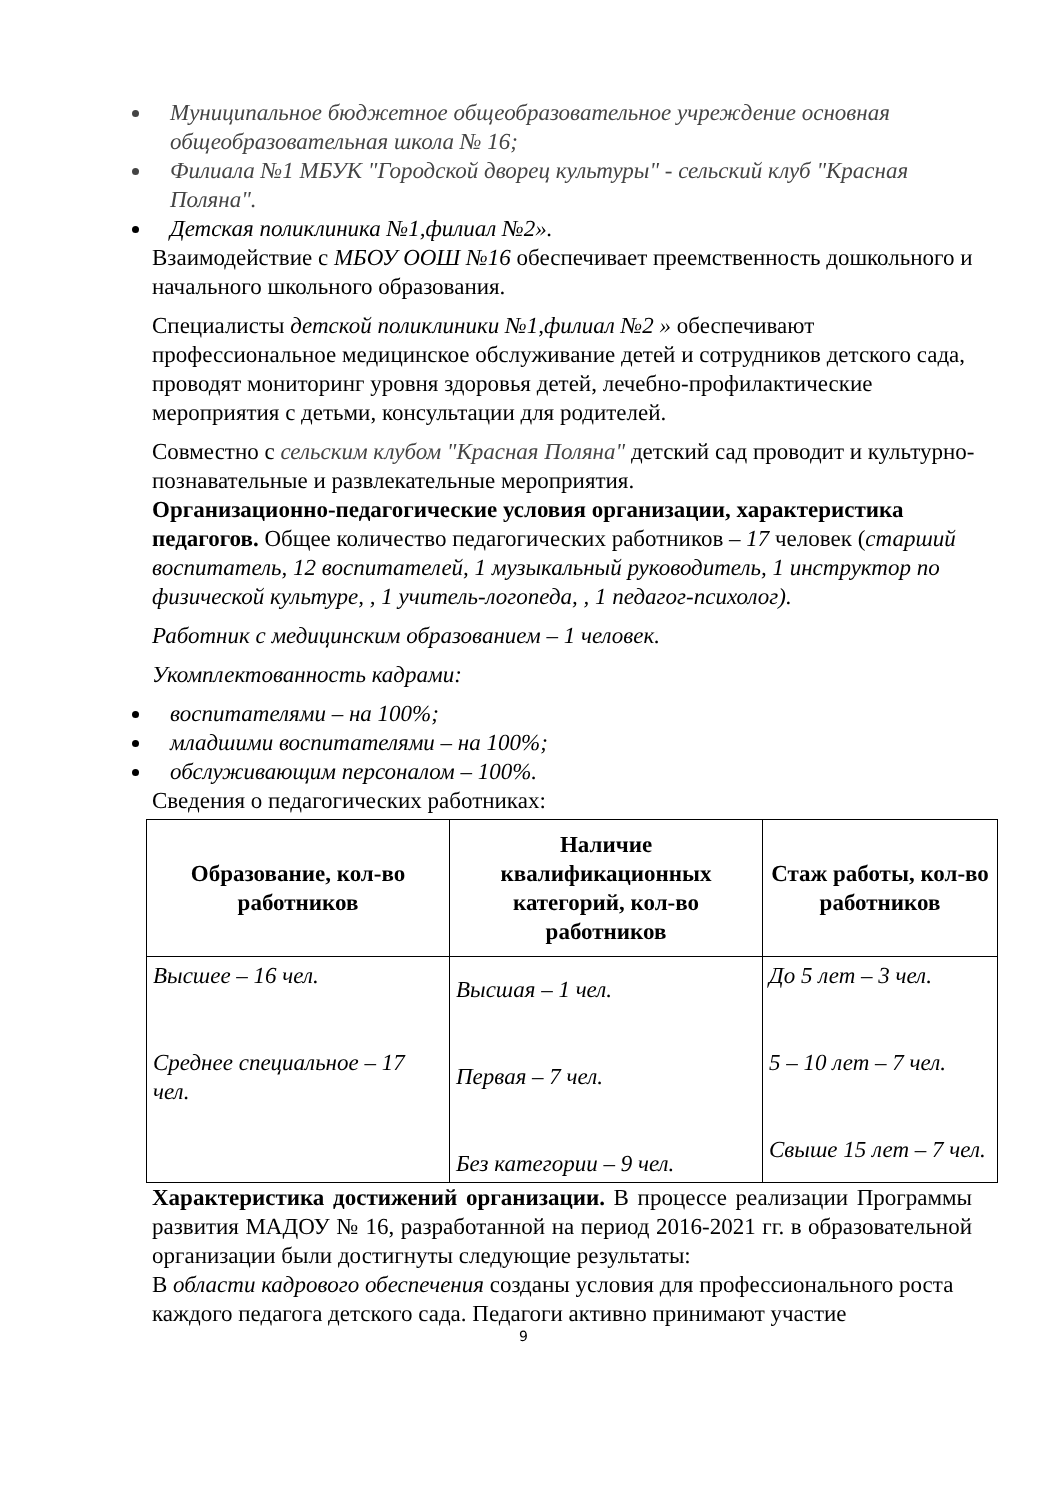Муниципальное бюджетное общеобразовательное учреждение основная общеобразовательная школа № 16;
Филиала №1 МБУК "Городской дворец культуры" - сельский клуб "Красная Поляна".
Детская поликлиника №1,филиал №2».
Взаимодействие с МБОУ ООШ №16 обеспечивает преемственность дошкольного и начального школьного образования.
Специалисты детской поликлиники №1,филиал №2 » обеспечивают профессиональное медицинское обслуживание детей и сотрудников детского сада, проводят мониторинг уровня здоровья детей, лечебно-профилактические мероприятия с детьми, консультации для родителей.
Совместно с сельским клубом "Красная Поляна" детский сад проводит и культурно-познавательные и развлекательные мероприятия.
Организационно-педагогические условия организации, характеристика педагогов. Общее количество педагогических работников – 17 человек (старший воспитатель, 12 воспитателей, 1 музыкальный руководитель, 1 инструктор по физической культуре, , 1 учитель-логопеда, , 1 педагог-психолог).
Работник с медицинским образованием – 1 человек.
Укомплектованность кадрами:
воспитателями – на 100%;
младшими воспитателями – на 100%;
обслуживающим персоналом – 100%.
Сведения о педагогических работниках:
| Образование, кол-во работников | Наличие квалификационных категорий, кол-во работников | Стаж работы, кол-во работников |
| --- | --- | --- |
| Высшее – 16 чел. Среднее специальное – 17 чел. | Высшая – 1 чел. Первая – 7 чел. Без категории – 9 чел. | До 5 лет – 3 чел. 5 – 10 лет – 7 чел. Свыше 15 лет – 7 чел. |
Характеристика достижений организации. В процессе реализации Программы развития МАДОУ № 16, разработанной на период 2016-2021 гг. в образовательной организации были достигнуты следующие результаты:
В области кадрового обеспечения созданы условия для профессионального роста каждого педагога детского сада. Педагоги активно принимают участие
9